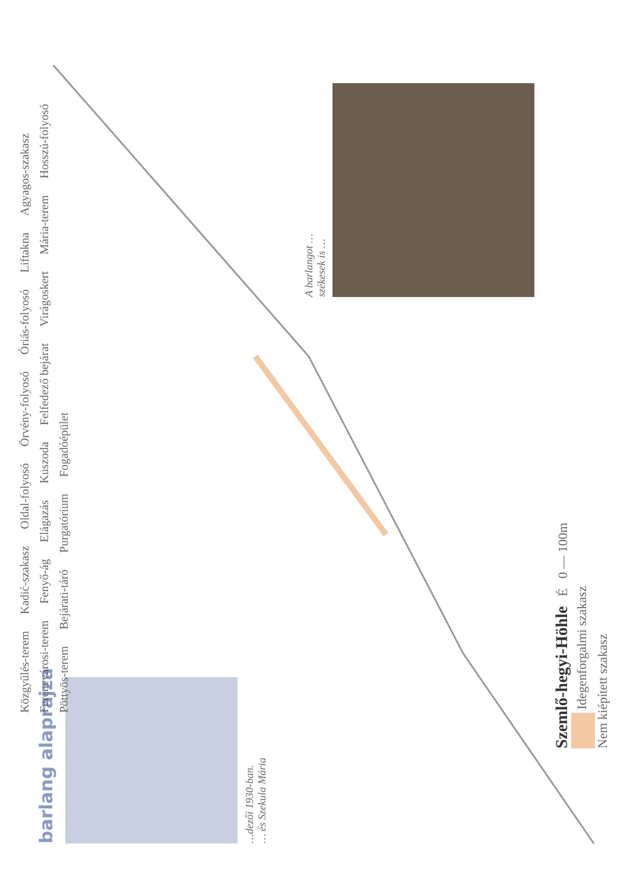barlang alaprajza
…dezői 1930-ban.
… és Szekula Mária
A barlangot …
székesek is …
Közgyűlés-terem Kadić-szakasz Oldal-folyosó Örvény-folyosó Óriás-folyosó Liftakna Agyagos-szakasz Ferencvárosi-terem Fenyő-ág Elágazás Kuszoda Felfedező bejárat Virágoskert Mária-terem Hosszú-folyosó Pöttyös-terem Bejárati-táró Purgatórium Fogadóépület
Szemlő-hegyi-Höhle É 0 — 100m
Idegenforgalmi szakasz
Nem kiépített szakasz